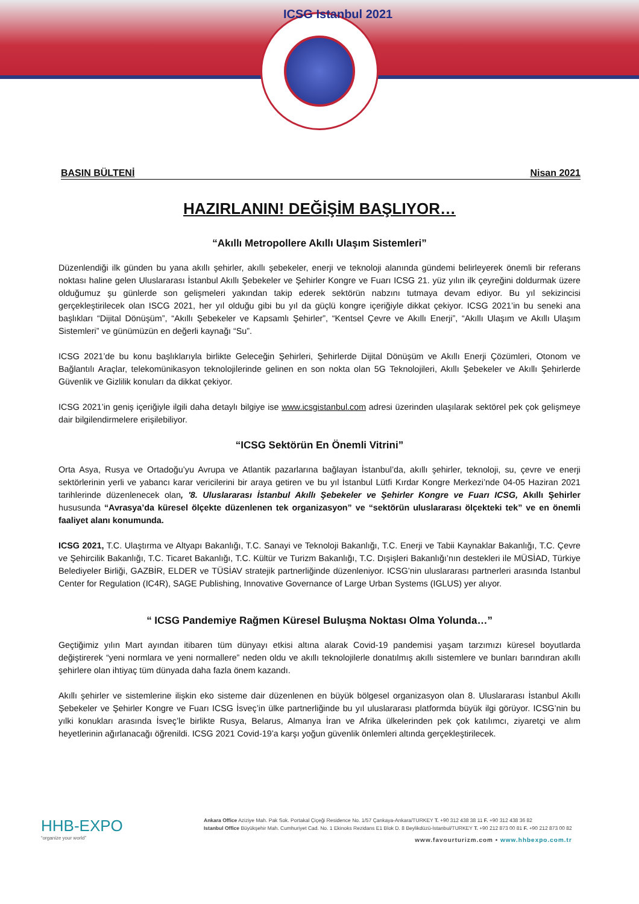ICSG Istanbul 2021
BASIN BÜLTENİ Nisan 2021
HAZIRLANIN! DEĞİŞİM BAŞLIYOR…
“Akıllı Metropollere Akıllı Ulaşım Sistemleri”
Düzenlendiği ilk günden bu yana akıllı şehirler, akıllı şebekeler, enerji ve teknoloji alanında gündemi belirleyerek önemli bir referans noktası haline gelen Uluslararası İstanbul Akıllı Şebekeler ve Şehirler Kongre ve Fuarı ICSG 21. yüz yılın ilk çeyreğini doldurmak üzere olduğumuz şu günlerde son gelişmeleri yakından takip ederek sektörün nabzını tutmaya devam ediyor. Bu yıl sekizincisi gerçekleştirilecek olan ISCG 2021, her yıl olduğu gibi bu yıl da güçlü kongre içeriğiyle dikkat çekiyor. ICSG 2021’in bu seneki ana başlıkları “Dijital Dönüşüm”, “Akıllı Şebekeler ve Kapsamlı Şehirler”, “Kentsel Çevre ve Akıllı Enerji”, “Akıllı Ulaşım ve Akıllı Ulaşım Sistemleri” ve günümüzün en değerli kaynağı “Su”.
ICSG 2021’de bu konu başlıklarıyla birlikte Geleceğin Şehirleri, Şehirlerde Dijital Dönüşüm ve Akıllı Enerji Çözümleri, Otonom ve Bağlantılı Araçlar, telekomünikasyon teknolojilerinde gelinen en son nokta olan 5G Teknolojileri, Akıllı Şebekeler ve Akıllı Şehirlerde Güvenlik ve Gizlilik konuları da dikkat çekiyor.
ICSG 2021’in geniş içeriğiyle ilgili daha detaylı bilgiye ise www.icsgistanbul.com adresi üzerinden ulaşılarak sektörel pek çok gelişmeye dair bilgilendirmelere erişilebiliyor.
“ICSG Sektörün En Önemli Vitrini”
Orta Asya, Rusya ve Ortadoğu’yu Avrupa ve Atlantik pazarlarına bağlayan İstanbul’da, akıllı şehirler, teknoloji, su, çevre ve enerji sektörlerinin yerli ve yabancı karar vericilerini bir araya getiren ve bu yıl İstanbul Lütfi Kırdar Kongre Merkezi’nde 04-05 Haziran 2021 tarihlerinde düzenlenecek olan, '8. Uluslararası İstanbul Akıllı Şebekeler ve Şehirler Kongre ve Fuarı ICSG, Akıllı Şehirler hususunda “Avrasya’da küresel ölçekte düzenlenen tek organizasyon” ve “sektörün uluslararası ölçekteki tek” ve en önemli faaliyet alanı konumunda.
ICSG 2021, T.C. Ulaştırma ve Altyapı Bakanlığı, T.C. Sanayi ve Teknoloji Bakanlığı, T.C. Enerji ve Tabii Kaynaklar Bakanlığı, T.C. Çevre ve Şehircilik Bakanlığı, T.C. Ticaret Bakanlığı, T.C. Kültür ve Turizm Bakanlığı, T.C. Dışişleri Bakanlığı’nın destekleri ile MÜSİAD, Türkiye Belediyeler Birliği, GAZBİR, ELDER ve TÜSİAV stratejik partnerliğinde düzenleniyor. ICSG’nin uluslararası partnerleri arasında Istanbul Center for Regulation (IC4R), SAGE Publishing, Innovative Governance of Large Urban Systems (IGLUS) yer alıyor.
“ ICSG Pandemiye Rağmen Küresel Buluşma Noktası Olma Yolunda…”
Geçtiğimiz yılın Mart ayından itibaren tüm dünyayı etkisi altına alarak Covid-19 pandemisi yaşam tarzımızı küresel boyutlarda değiştirerek “yeni normlara ve yeni normallere” neden oldu ve akıllı teknolojilerle donatılmış akıllı sistemlere ve bunları barındıran akıllı şehirlere olan ihtiyaç tüm dünyada daha fazla önem kazandı.
Akıllı şehirler ve sistemlerine ilişkin eko sisteme dair düzenlenen en büyük bölgesel organizasyon olan 8. Uluslararası İstanbul Akıllı Şebekeler ve Şehirler Kongre ve Fuarı ICSG İsveç’in ülke partnerliğinde bu yıl uluslararası platformda büyük ilgi görüyor. ICSG’nin bu yılki konukları arasında İsveç’le birlikte Rusya, Belarus, Almanya İran ve Afrika ülkelerinden pek çok katılımcı, ziyaretçi ve alım heyetlerinin ağırlanacağı öğrenildi. ICSG 2021 Covid-19’a karşı yoğun güvenlik önlemleri altında gerçekleştirilecek.
HHB-EXPO
“organize your world”
Ankara Office Aziziye Mah. Pak Sok. Portakal Çiçeği Residence No. 1/57 Çankaya-Ankara/TURKEY T. +90 312 438 38 11 F. +90 312 438 36 82
Istanbul Office Büyükşehir Mah. Cumhuriyet Cad. No. 1 Ekinoks Rezidans E1 Blok D. 8 Beylikdüzü-İstanbul/TURKEY T. +90 212 873 00 81 F. +90 212 873 00 82
www.favourturizm.com • www.hhbexpo.com.tr